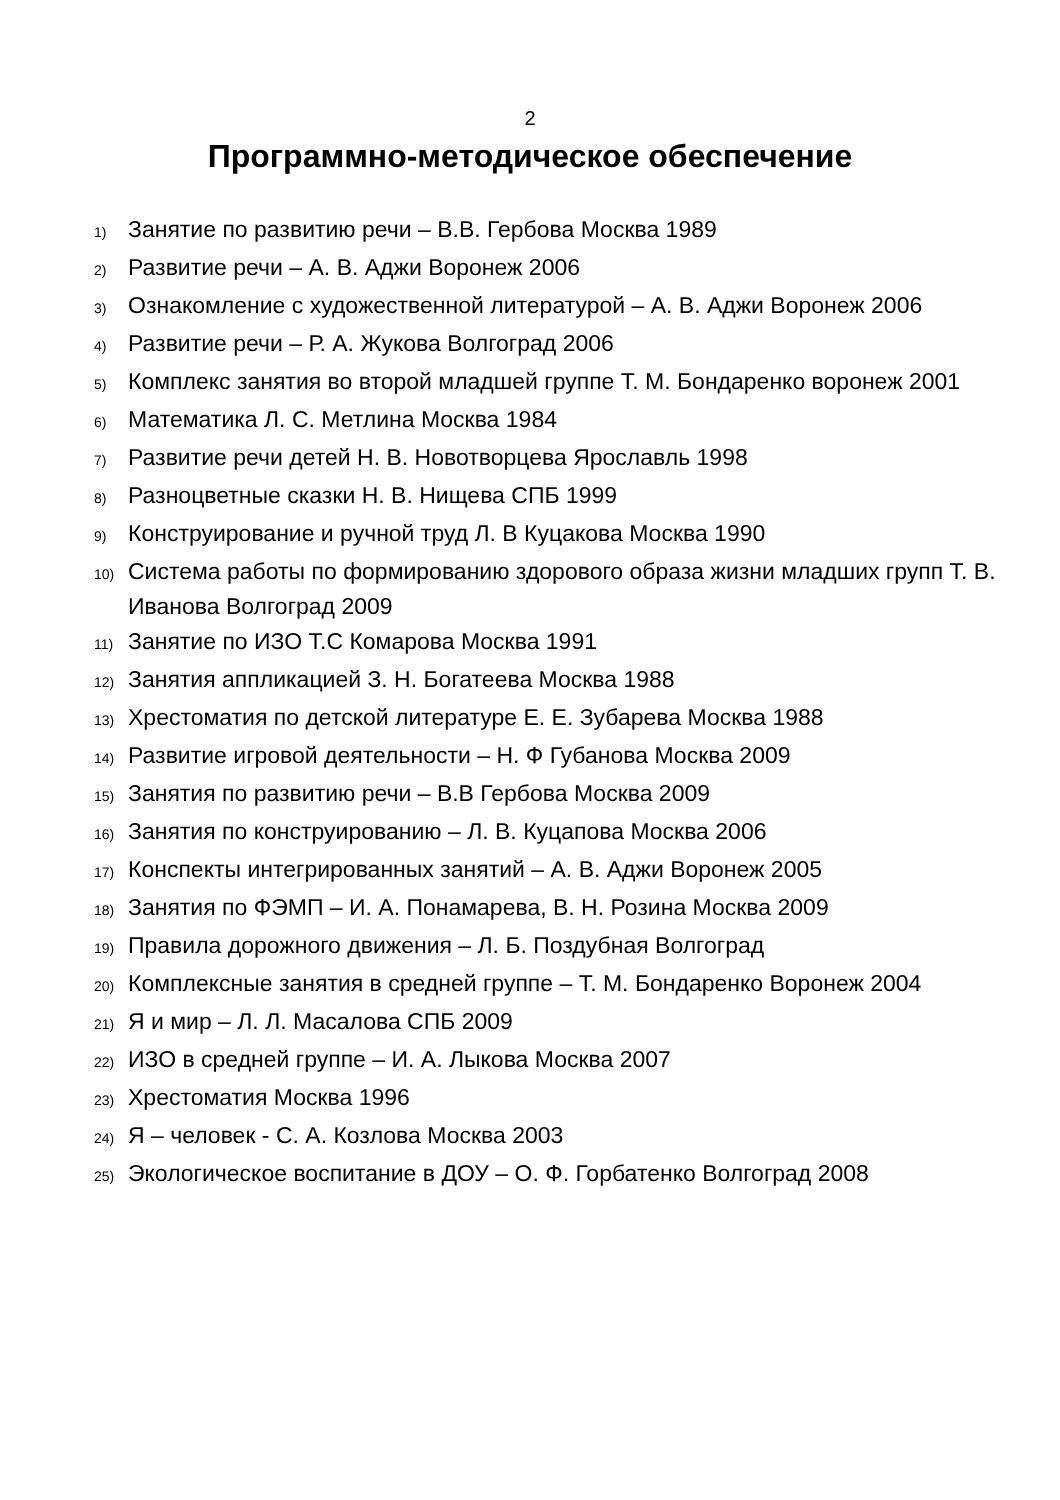2
Программно-методическое обеспечение
1) Занятие по развитию речи – В.В. Гербова Москва 1989
2) Развитие речи – А. В. Аджи Воронеж 2006
3) Ознакомление с художественной литературой – А. В. Аджи Воронеж 2006
4) Развитие речи – Р. А. Жукова Волгоград 2006
5) Комплекс занятия во второй младшей группе Т. М. Бондаренко воронеж 2001
6) Математика Л. С. Метлина Москва 1984
7) Развитие речи детей Н. В. Новотворцева Ярославль 1998
8) Разноцветные сказки Н. В. Нищева СПБ 1999
9) Конструирование и ручной труд Л. В Куцакова Москва 1990
10) Система работы по формированию здорового образа жизни младших групп Т. В. Иванова Волгоград 2009
11) Занятие по ИЗО Т.С Комарова Москва 1991
12) Занятия аппликацией З. Н. Богатеева Москва 1988
13) Хрестоматия по детской литературе Е. Е. Зубарева Москва 1988
14) Развитие игровой деятельности – Н. Ф Губанова Москва 2009
15) Занятия по развитию речи – В.В Гербова Москва 2009
16) Занятия по конструированию – Л. В. Куцапова Москва 2006
17) Конспекты интегрированных занятий – А. В. Аджи Воронеж 2005
18) Занятия по ФЭМП – И. А. Понамарева, В. Н. Розина Москва 2009
19) Правила дорожного движения – Л. Б. Поздубная Волгоград
20) Комплексные занятия в средней группе – Т. М. Бондаренко Воронеж 2004
21) Я и мир – Л. Л. Масалова СПБ 2009
22) ИЗО в средней группе – И. А. Лыкова Москва 2007
23) Хрестоматия Москва 1996
24) Я – человек - С. А. Козлова Москва 2003
25) Экологическое воспитание в ДОУ – О. Ф. Горбатенко Волгоград 2008